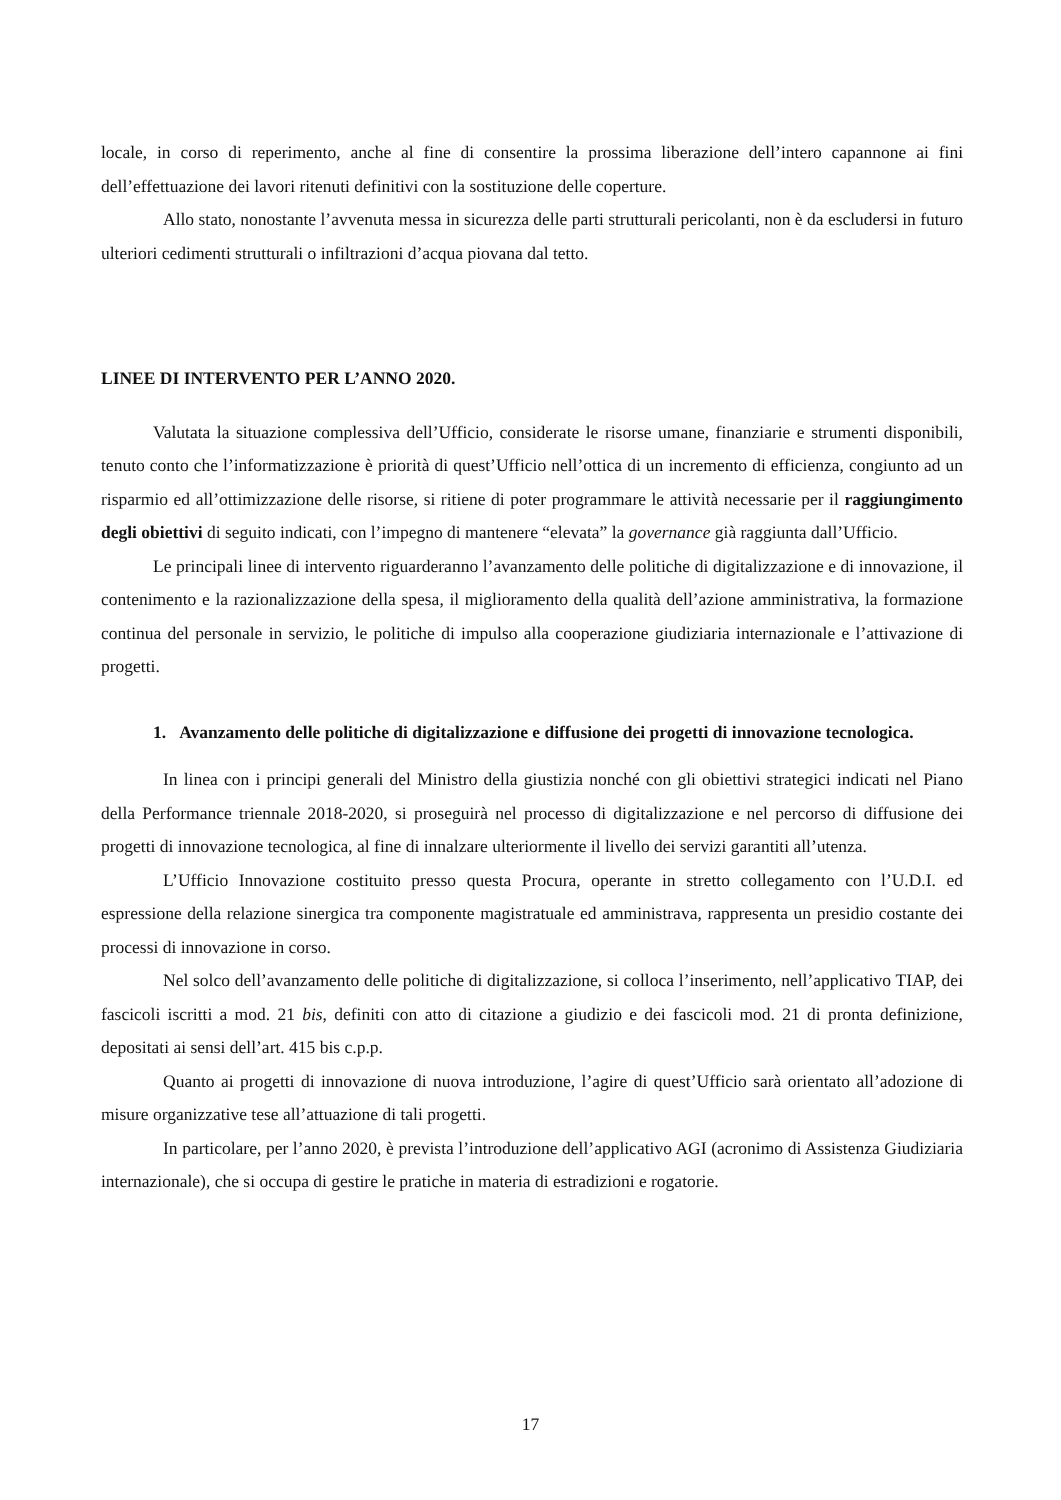locale, in corso di reperimento, anche al fine di consentire la prossima liberazione dell’intero capannone ai fini dell’effettuazione dei lavori ritenuti definitivi con la sostituzione delle coperture.
Allo stato, nonostante l’avvenuta messa in sicurezza delle parti strutturali pericolanti, non è da escludersi in futuro ulteriori cedimenti strutturali o infiltrazioni d’acqua piovana dal tetto.
LINEE DI INTERVENTO PER L’ANNO 2020.
Valutata la situazione complessiva dell’Ufficio, considerate le risorse umane, finanziarie e strumenti disponibili, tenuto conto che l’informatizzazione è priorità di quest’Ufficio nell’ottica di un incremento di efficienza, congiunto ad un risparmio ed all’ottimizzazione delle risorse, si ritiene di poter programmare le attività necessarie per il raggiungimento degli obiettivi di seguito indicati, con l’impegno di mantenere “elevata” la governance già raggiunta dall’Ufficio.
Le principali linee di intervento riguarderanno l’avanzamento delle politiche di digitalizzazione e di innovazione, il contenimento e la razionalizzazione della spesa, il miglioramento della qualità dell’azione amministrativa, la formazione continua del personale in servizio, le politiche di impulso alla cooperazione giudiziaria internazionale e l’attivazione di progetti.
1. Avanzamento delle politiche di digitalizzazione e diffusione dei progetti di innovazione tecnologica.
In linea con i principi generali del Ministro della giustizia nonché con gli obiettivi strategici indicati nel Piano della Performance triennale 2018-2020, si proseguirà nel processo di digitalizzazione e nel percorso di diffusione dei progetti di innovazione tecnologica, al fine di innalzare ulteriormente il livello dei servizi garantiti all’utenza.
L’Ufficio Innovazione costituito presso questa Procura, operante in stretto collegamento con l’U.D.I. ed espressione della relazione sinergica tra componente magistratuale ed amministrava, rappresenta un presidio costante dei processi di innovazione in corso.
Nel solco dell’avanzamento delle politiche di digitalizzazione, si colloca l’inserimento, nell’applicativo TIAP, dei fascicoli iscritti a mod. 21 bis, definiti con atto di citazione a giudizio e dei fascicoli mod. 21 di pronta definizione, depositati ai sensi dell’art. 415 bis c.p.p.
Quanto ai progetti di innovazione di nuova introduzione, l’agire di quest’Ufficio sarà orientato all’adozione di misure organizzative tese all’attuazione di tali progetti.
In particolare, per l’anno 2020, è prevista l’introduzione dell’applicativo AGI (acronimo di Assistenza Giudiziaria internazionale), che si occupa di gestire le pratiche in materia di estradizioni e rogatorie.
17